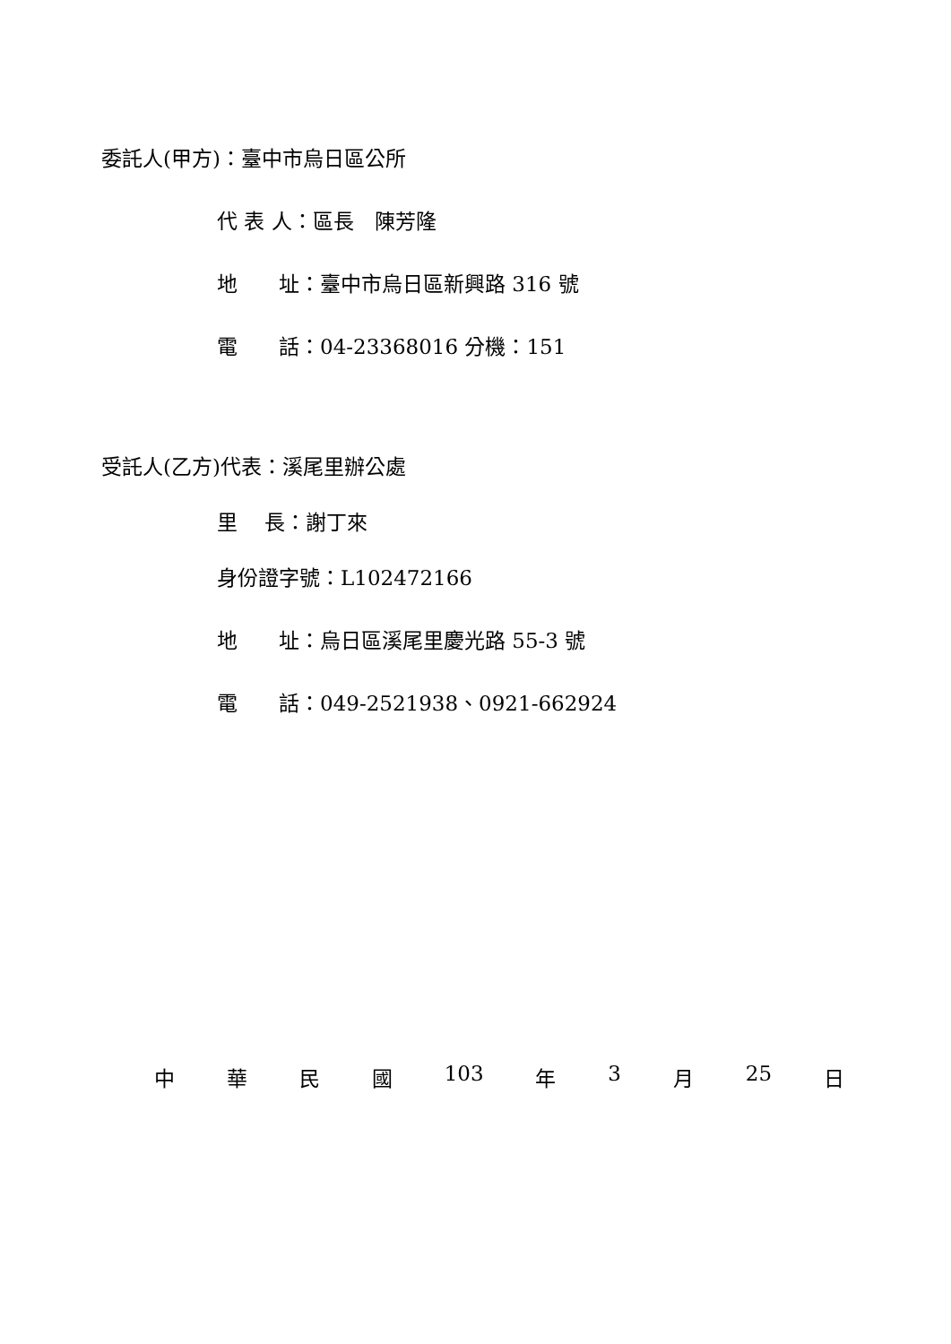委託人(甲方)：臺中市烏日區公所
代 表 人：區長　陳芳隆
地　　址：臺中市烏日區新興路 316 號
電　　話：04-23368016 分機：151
受託人(乙方)代表：溪尾里辦公處
里　 長：謝丁來
身份證字號：L102472166
地　　址：烏日區溪尾里慶光路 55-3 號
電　　話：049-2521938、0921-662924
中 華 民 國 103 年 3 月 25 日